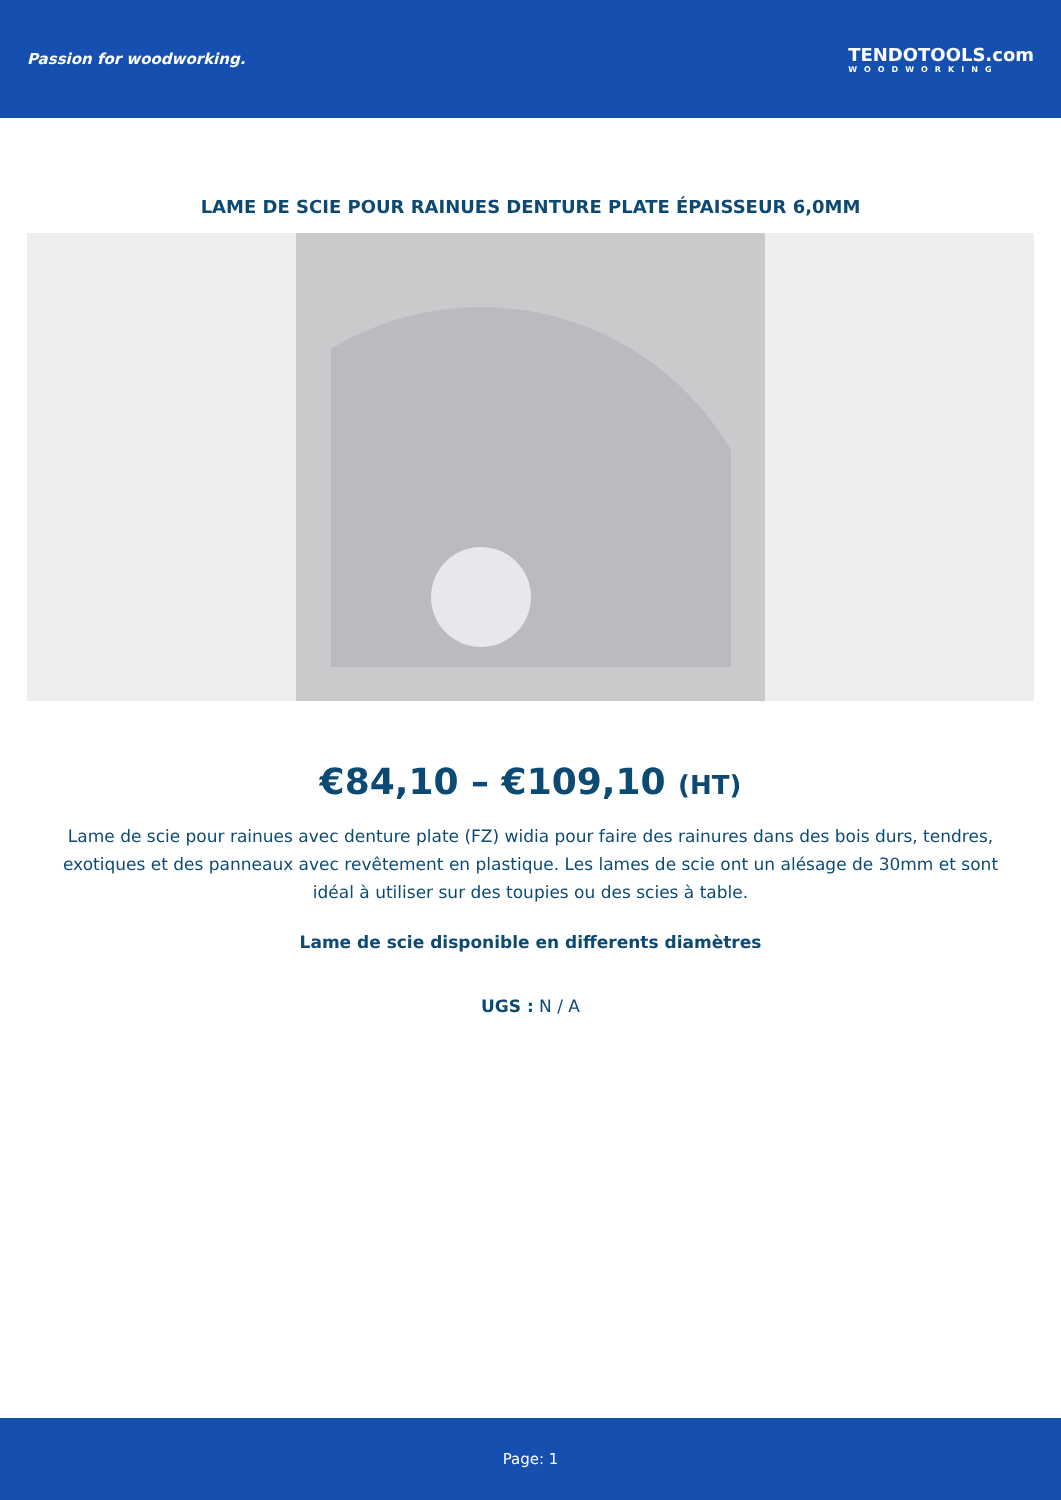Passion for woodworking.
TENDOTOOLS.com
WOODWORKING
LAME DE SCIE POUR RAINUES DENTURE PLATE ÉPAISSEUR 6,0MM
€84,10 – €109,10 (HT)
Lame de scie pour rainues avec denture plate (FZ) widia pour faire des rainures dans des bois durs, tendres, exotiques et des panneaux avec revêtement en plastique. Les lames de scie ont un alésage de 30mm et sont idéal à utiliser sur des toupies ou des scies à table.
Lame de scie disponible en differents diamètres
UGS : N / A
Page: 1